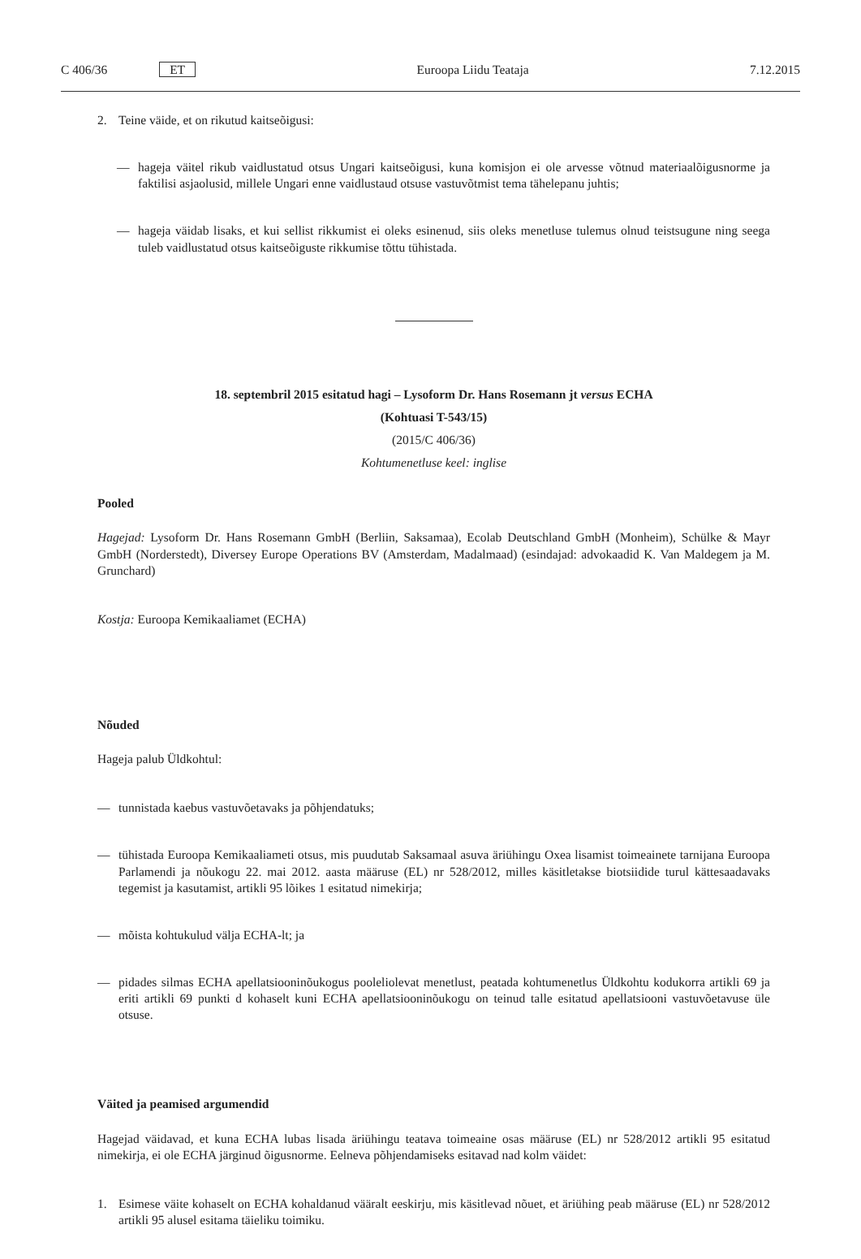C 406/36 ET Euroopa Liidu Teataja 7.12.2015
2. Teine väide, et on rikutud kaitseõigusi:
— hageja väitel rikub vaidlustatud otsus Ungari kaitseõigusi, kuna komisjon ei ole arvesse võtnud materiaalõigusnorme ja faktilisi asjaolusid, millele Ungari enne vaidlustaud otsuse vastuvõtmist tema tähelepanu juhtis;
— hageja väidab lisaks, et kui sellist rikkumist ei oleks esinenud, siis oleks menetluse tulemus olnud teistsugune ning seega tuleb vaidlustatud otsus kaitseõiguste rikkumise tõttu tühistada.
18. septembril 2015 esitatud hagi – Lysoform Dr. Hans Rosemann jt versus ECHA
(Kohtuasi T-543/15)
(2015/C 406/36)
Kohtumenetluse keel: inglise
Pooled
Hagejad: Lysoform Dr. Hans Rosemann GmbH (Berliin, Saksamaa), Ecolab Deutschland GmbH (Monheim), Schülke & Mayr GmbH (Norderstedt), Diversey Europe Operations BV (Amsterdam, Madalmaad) (esindajad: advokaadid K. Van Maldegem ja M. Grunchard)
Kostja: Euroopa Kemikaaliamet (ECHA)
Nõuded
Hageja palub Üldkohtul:
— tunnistada kaebus vastuvõetavaks ja põhjendatuks;
— tühistada Euroopa Kemikaaliameti otsus, mis puudutab Saksamaal asuva äriühingu Oxea lisamist toimeainete tarnijana Euroopa Parlamendi ja nõukogu 22. mai 2012. aasta määruse (EL) nr 528/2012, milles käsitletakse biotsiidide turul kättesaadavaks tegemist ja kasutamist, artikli 95 lõikes 1 esitatud nimekirja;
— mõista kohtukulud välja ECHA-lt; ja
— pidades silmas ECHA apellatsiooninõukogus pooleliolevat menetlust, peatada kohtumenetlus Üldkohtu kodukorra artikli 69 ja eriti artikli 69 punkti d kohaselt kuni ECHA apellatsiooninõukogu on teinud talle esitatud apellatsiooni vastuvõetavuse üle otsuse.
Väited ja peamised argumendid
Hagejad väidavad, et kuna ECHA lubas lisada äriühingu teatava toimeaine osas määruse (EL) nr 528/2012 artikli 95 esitatud nimekirja, ei ole ECHA järginud õigusnorme. Eelneva põhjendamiseks esitavad nad kolm väidet:
1. Esimese väite kohaselt on ECHA kohaldanud vääralt eeskirju, mis käsitlevad nõuet, et äriühing peab määruse (EL) nr 528/2012 artikli 95 alusel esitama täieliku toimiku.